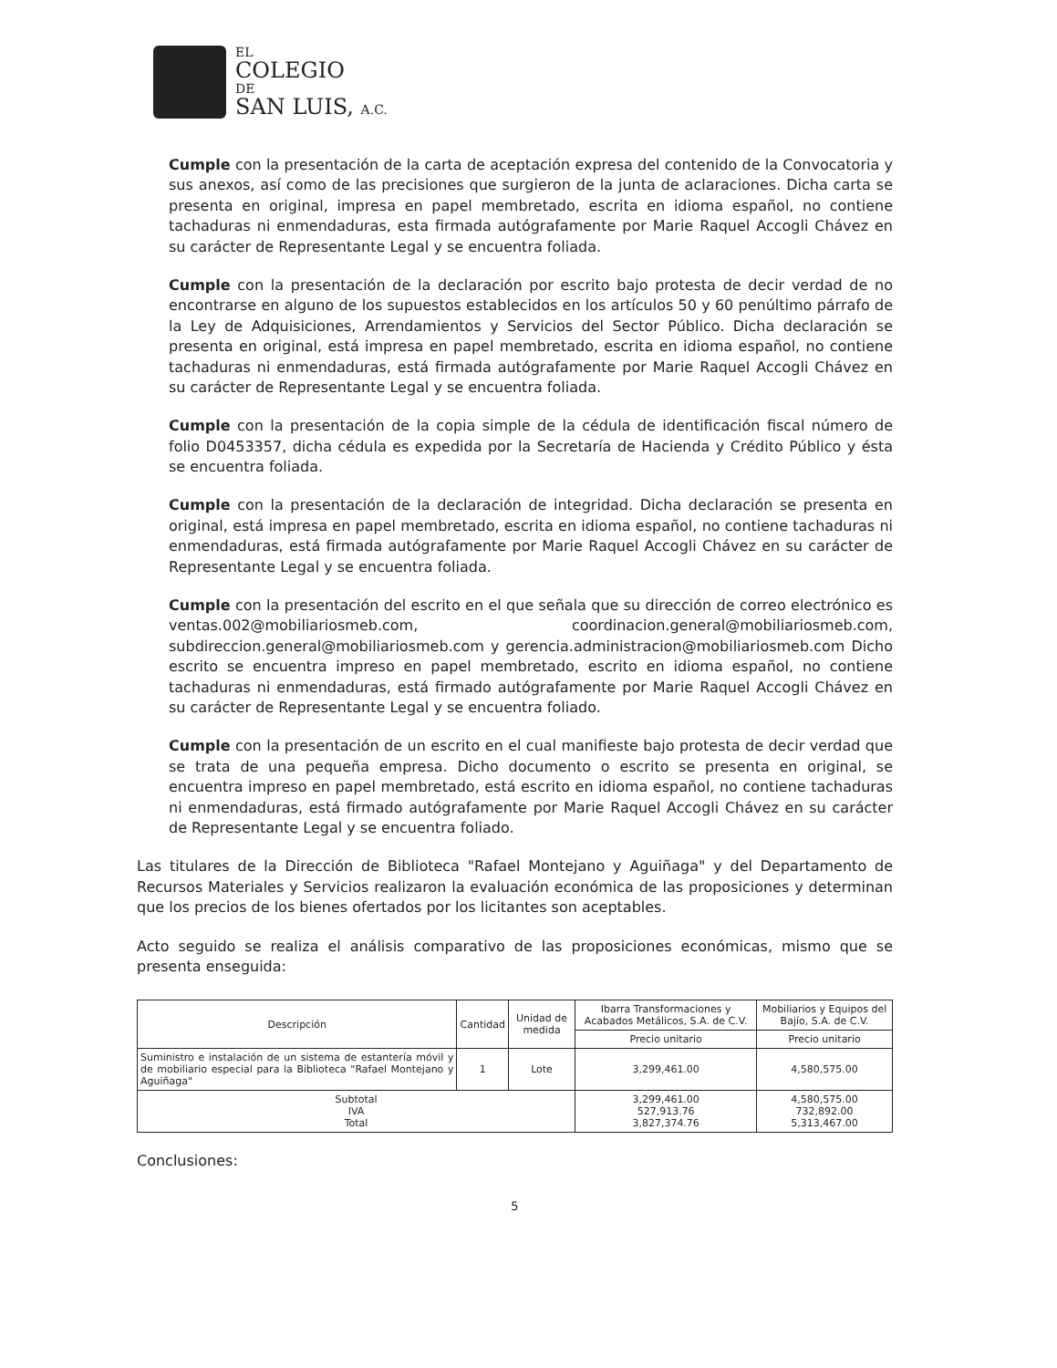EL
COLEGIO
DE
SAN LUIS, A.C.
Cumple con la presentación de la carta de aceptación expresa del contenido de la Convocatoria y sus anexos, así como de las precisiones que surgieron de la junta de aclaraciones. Dicha carta se presenta en original, impresa en papel membretado, escrita en idioma español, no contiene tachaduras ni enmendaduras, esta firmada autógrafamente por Marie Raquel Accogli Chávez en su carácter de Representante Legal y se encuentra foliada.
Cumple con la presentación de la declaración por escrito bajo protesta de decir verdad de no encontrarse en alguno de los supuestos establecidos en los artículos 50 y 60 penúltimo párrafo de la Ley de Adquisiciones, Arrendamientos y Servicios del Sector Público. Dicha declaración se presenta en original, está impresa en papel membretado, escrita en idioma español, no contiene tachaduras ni enmendaduras, está firmada autógrafamente por Marie Raquel Accogli Chávez en su carácter de Representante Legal y se encuentra foliada.
Cumple con la presentación de la copia simple de la cédula de identificación fiscal número de folio D0453357, dicha cédula es expedida por la Secretaría de Hacienda y Crédito Público y ésta se encuentra foliada.
Cumple con la presentación de la declaración de integridad. Dicha declaración se presenta en original, está impresa en papel membretado, escrita en idioma español, no contiene tachaduras ni enmendaduras, está firmada autógrafamente por Marie Raquel Accogli Chávez en su carácter de Representante Legal y se encuentra foliada.
Cumple con la presentación del escrito en el que señala que su dirección de correo electrónico es ventas.002@mobiliariosmeb.com, coordinacion.general@mobiliariosmeb.com, subdireccion.general@mobiliariosmeb.com y gerencia.administracion@mobiliariosmeb.com Dicho escrito se encuentra impreso en papel membretado, escrito en idioma español, no contiene tachaduras ni enmendaduras, está firmado autógrafamente por Marie Raquel Accogli Chávez en su carácter de Representante Legal y se encuentra foliado.
Cumple con la presentación de un escrito en el cual manifieste bajo protesta de decir verdad que se trata de una pequeña empresa. Dicho documento o escrito se presenta en original, se encuentra impreso en papel membretado, está escrito en idioma español, no contiene tachaduras ni enmendaduras, está firmado autógrafamente por Marie Raquel Accogli Chávez en su carácter de Representante Legal y se encuentra foliado.
Las titulares de la Dirección de Biblioteca "Rafael Montejano y Aguiñaga" y del Departamento de Recursos Materiales y Servicios realizaron la evaluación económica de las proposiciones y determinan que los precios de los bienes ofertados por los licitantes son aceptables.
Acto seguido se realiza el análisis comparativo de las proposiciones económicas, mismo que se presenta enseguida:
| Descripción | Cantidad | Unidad de medida | Ibarra Transformaciones y Acabados Metálicos, S.A. de C.V. | Mobiliarios y Equipos del Bajío, S.A. de C.V. |
| --- | --- | --- | --- | --- |
| | | | Precio unitario | Precio unitario |
| Suministro e instalación de un sistema de estantería móvil y de mobiliario especial para la Biblioteca "Rafael Montejano y Aguiñaga" | 1 | Lote | 3,299,461.00 | 4,580,575.00 |
| Subtotal IVA Total | | | 3,299,461.00 527,913.76 3,827,374.76 | 4,580,575.00 732,892.00 5,313,467.00 |
Conclusiones:
5